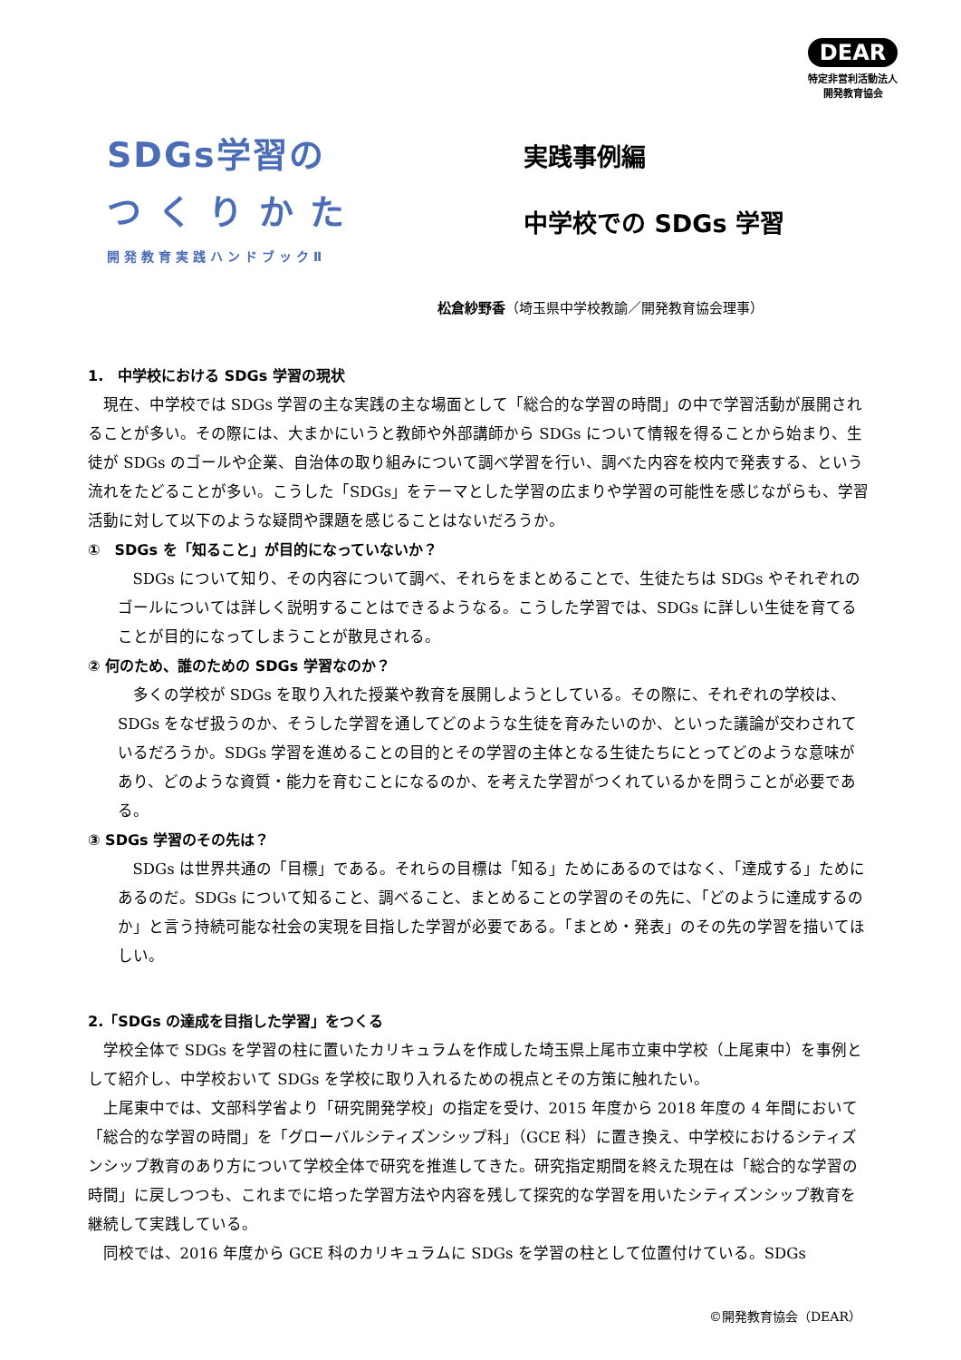DEAR
特定非営利活動法人
開発教育協会
SDGs学習の
つくりかた
開発教育実践ハンドブックⅡ
実践事例編
中学校での SDGs 学習
松倉紗野香（埼玉県中学校教諭／開発教育協会理事）
1.　中学校における SDGs 学習の現状
現在、中学校では SDGs 学習の主な実践の主な場面として「総合的な学習の時間」の中で学習活動が展開されることが多い。その際には、大まかにいうと教師や外部講師から SDGs について情報を得ることから始まり、生徒が SDGs のゴールや企業、自治体の取り組みについて調べ学習を行い、調べた内容を校内で発表する、という流れをたどることが多い。こうした「SDGs」をテーマとした学習の広まりや学習の可能性を感じながらも、学習活動に対して以下のような疑問や課題を感じることはないだろうか。
①　SDGs を「知ること」が目的になっていないか？
SDGs について知り、その内容について調べ、それらをまとめることで、生徒たちは SDGs やそれぞれのゴールについては詳しく説明することはできるようなる。こうした学習では、SDGs に詳しい生徒を育てることが目的になってしまうことが散見される。
② 何のため、誰のための SDGs 学習なのか？
多くの学校が SDGs を取り入れた授業や教育を展開しようとしている。その際に、それぞれの学校は、SDGs をなぜ扱うのか、そうした学習を通してどのような生徒を育みたいのか、といった議論が交わされているだろうか。SDGs 学習を進めることの目的とその学習の主体となる生徒たちにとってどのような意味があり、どのような資質・能力を育むことになるのか、を考えた学習がつくれているかを問うことが必要である。
③ SDGs 学習のその先は？
SDGs は世界共通の「目標」である。それらの目標は「知る」ためにあるのではなく、「達成する」ためにあるのだ。SDGs について知ること、調べること、まとめることの学習のその先に、「どのように達成するのか」と言う持続可能な社会の実現を目指した学習が必要である。「まとめ・発表」のその先の学習を描いてほしい。
2.「SDGs の達成を目指した学習」をつくる
学校全体で SDGs を学習の柱に置いたカリキュラムを作成した埼玉県上尾市立東中学校（上尾東中）を事例として紹介し、中学校おいて SDGs を学校に取り入れるための視点とその方策に触れたい。
上尾東中では、文部科学省より「研究開発学校」の指定を受け、2015 年度から 2018 年度の 4 年間において「総合的な学習の時間」を「グローバルシティズンシップ科」（GCE 科）に置き換え、中学校におけるシティズンシップ教育のあり方について学校全体で研究を推進してきた。研究指定期間を終えた現在は「総合的な学習の時間」に戻しつつも、これまでに培った学習方法や内容を残して探究的な学習を用いたシティズンシップ教育を継続して実践している。
同校では、2016 年度から GCE 科のカリキュラムに SDGs を学習の柱として位置付けている。SDGs
©開発教育協会（DEAR）